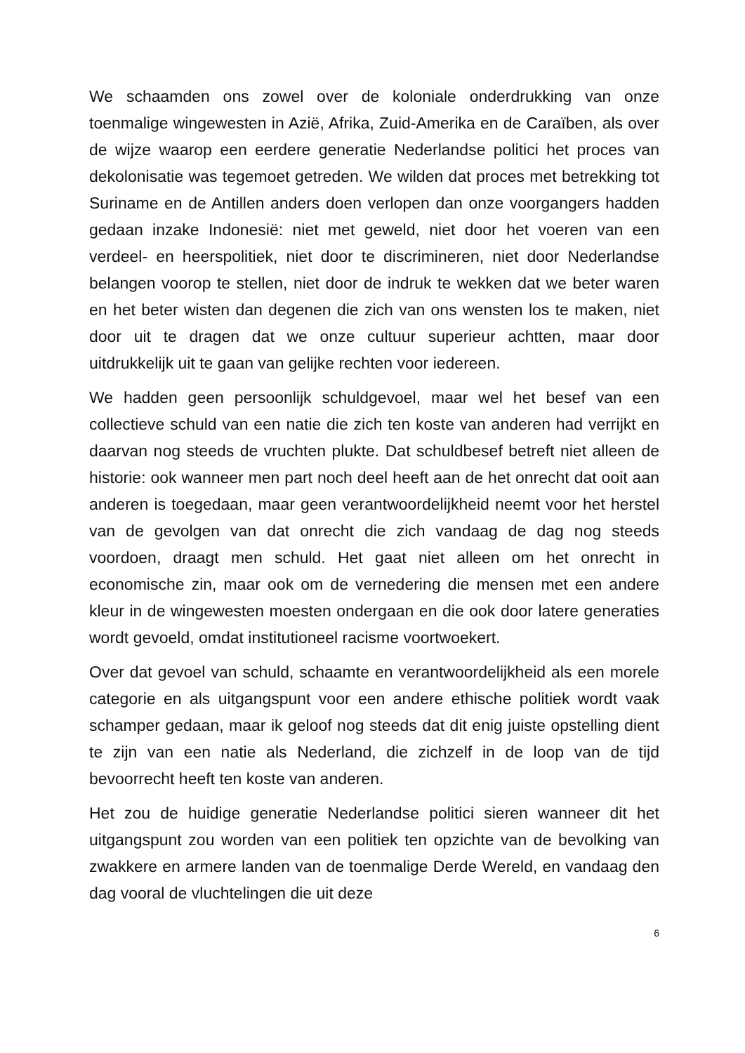We schaamden ons zowel over de koloniale onderdrukking van onze toenmalige wingewesten in Azië, Afrika, Zuid-Amerika en de Caraïben, als over de wijze waarop een eerdere generatie Nederlandse politici het proces van dekolonisatie was tegemoet getreden. We wilden dat proces met betrekking tot Suriname en de Antillen anders doen verlopen dan onze voorgangers hadden gedaan inzake Indonesië: niet met geweld, niet door het voeren van een verdeel- en heerspolitiek, niet door te discrimineren, niet door Nederlandse belangen voorop te stellen, niet door de indruk te wekken dat we beter waren en het beter wisten dan degenen die zich van ons wensten los te maken, niet door uit te dragen dat we onze cultuur superieur achtten, maar door uitdrukkelijk uit te gaan van gelijke rechten voor iedereen.
We hadden geen persoonlijk schuldgevoel, maar wel het besef van een collectieve schuld van een natie die zich ten koste van anderen had verrijkt en daarvan nog steeds de vruchten plukte. Dat schuldbesef betreft niet alleen de historie: ook wanneer men part noch deel heeft aan de het onrecht dat ooit aan anderen is toegedaan, maar geen verantwoordelijkheid neemt voor het herstel van de gevolgen van dat onrecht die zich vandaag de dag nog steeds voordoen, draagt men schuld. Het gaat niet alleen om het onrecht in economische zin, maar ook om de vernedering die mensen met een andere kleur in de wingewesten moesten ondergaan en die ook door latere generaties wordt gevoeld, omdat institutioneel racisme voortwoekert.
Over dat gevoel van schuld, schaamte en verantwoordelijkheid als een morele categorie en als uitgangspunt voor een andere ethische politiek wordt vaak schamper gedaan, maar ik geloof nog steeds dat dit enig juiste opstelling dient te zijn van een natie als Nederland, die zichzelf in de loop van de tijd bevoorrecht heeft ten koste van anderen.
Het zou de huidige generatie Nederlandse politici sieren wanneer dit het uitgangspunt zou worden van een politiek ten opzichte van de bevolking van zwakkere en armere landen van de toenmalige Derde Wereld, en vandaag den dag vooral de vluchtelingen die uit deze
6